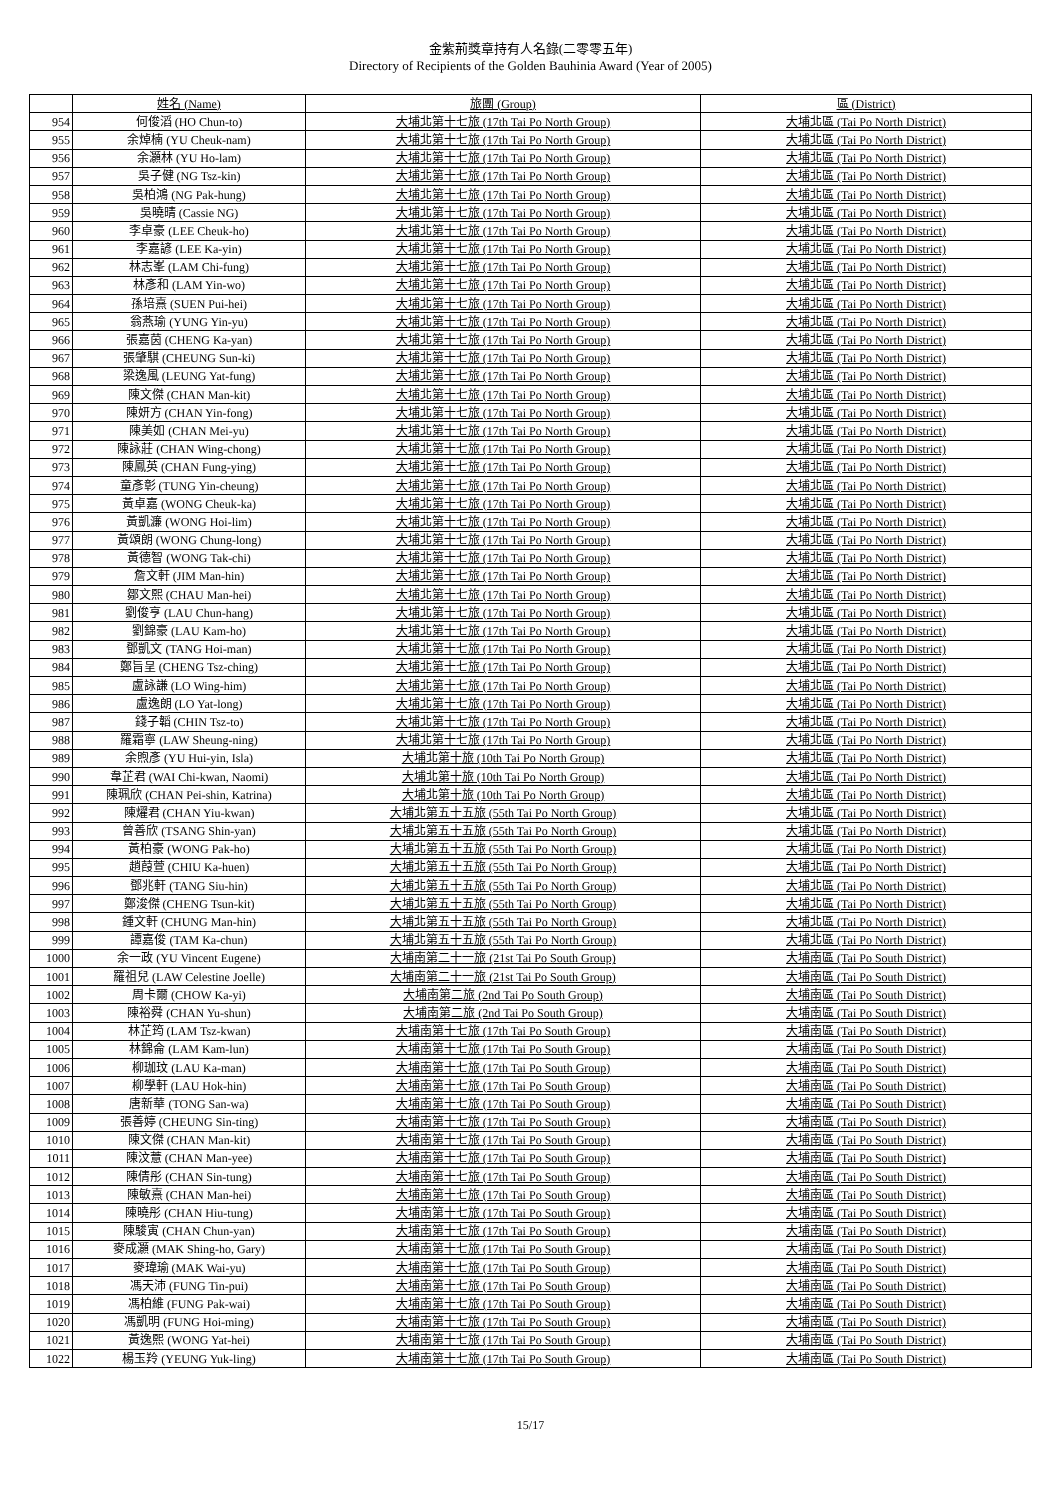金紫荊獎章持有人名錄(二零零五年)
Directory of Recipients of the Golden Bauhinia Award (Year of 2005)
| | 姓名 (Name) | 旅團 (Group) | 區 (District) |
| --- | --- | --- | --- |
| 954 | 何俊滔 (HO Chun-to) | 大埔北第十七旅 (17th Tai Po North Group) | 大埔北區 (Tai Po North District) |
| 955 | 余焯楠 (YU Cheuk-nam) | 大埔北第十七旅 (17th Tai Po North Group) | 大埔北區 (Tai Po North District) |
| 956 | 余灝林 (YU Ho-lam) | 大埔北第十七旅 (17th Tai Po North Group) | 大埔北區 (Tai Po North District) |
| 957 | 吳子健 (NG Tsz-kin) | 大埔北第十七旅 (17th Tai Po North Group) | 大埔北區 (Tai Po North District) |
| 958 | 吳柏鴻 (NG Pak-hung) | 大埔北第十七旅 (17th Tai Po North Group) | 大埔北區 (Tai Po North District) |
| 959 | 吳曉晴 (Cassie NG) | 大埔北第十七旅 (17th Tai Po North Group) | 大埔北區 (Tai Po North District) |
| 960 | 李卓豪 (LEE Cheuk-ho) | 大埔北第十七旅 (17th Tai Po North Group) | 大埔北區 (Tai Po North District) |
| 961 | 李嘉諺 (LEE Ka-yin) | 大埔北第十七旅 (17th Tai Po North Group) | 大埔北區 (Tai Po North District) |
| 962 | 林志峯 (LAM Chi-fung) | 大埔北第十七旅 (17th Tai Po North Group) | 大埔北區 (Tai Po North District) |
| 963 | 林彥和 (LAM Yin-wo) | 大埔北第十七旅 (17th Tai Po North Group) | 大埔北區 (Tai Po North District) |
| 964 | 孫培熹 (SUEN Pui-hei) | 大埔北第十七旅 (17th Tai Po North Group) | 大埔北區 (Tai Po North District) |
| 965 | 翁燕瑜 (YUNG Yin-yu) | 大埔北第十七旅 (17th Tai Po North Group) | 大埔北區 (Tai Po North District) |
| 966 | 張嘉茵 (CHENG Ka-yan) | 大埔北第十七旅 (17th Tai Po North Group) | 大埔北區 (Tai Po North District) |
| 967 | 張肇騏 (CHEUNG Sun-ki) | 大埔北第十七旅 (17th Tai Po North Group) | 大埔北區 (Tai Po North District) |
| 968 | 梁逸風 (LEUNG Yat-fung) | 大埔北第十七旅 (17th Tai Po North Group) | 大埔北區 (Tai Po North District) |
| 969 | 陳文傑 (CHAN Man-kit) | 大埔北第十七旅 (17th Tai Po North Group) | 大埔北區 (Tai Po North District) |
| 970 | 陳妍方 (CHAN Yin-fong) | 大埔北第十七旅 (17th Tai Po North Group) | 大埔北區 (Tai Po North District) |
| 971 | 陳美如 (CHAN Mei-yu) | 大埔北第十七旅 (17th Tai Po North Group) | 大埔北區 (Tai Po North District) |
| 972 | 陳詠莊 (CHAN Wing-chong) | 大埔北第十七旅 (17th Tai Po North Group) | 大埔北區 (Tai Po North District) |
| 973 | 陳鳳英 (CHAN Fung-ying) | 大埔北第十七旅 (17th Tai Po North Group) | 大埔北區 (Tai Po North District) |
| 974 | 童彥彰 (TUNG Yin-cheung) | 大埔北第十七旅 (17th Tai Po North Group) | 大埔北區 (Tai Po North District) |
| 975 | 黃卓嘉 (WONG Cheuk-ka) | 大埔北第十七旅 (17th Tai Po North Group) | 大埔北區 (Tai Po North District) |
| 976 | 黃凱濂 (WONG Hoi-lim) | 大埔北第十七旅 (17th Tai Po North Group) | 大埔北區 (Tai Po North District) |
| 977 | 黃頌朗 (WONG Chung-long) | 大埔北第十七旅 (17th Tai Po North Group) | 大埔北區 (Tai Po North District) |
| 978 | 黃德智 (WONG Tak-chi) | 大埔北第十七旅 (17th Tai Po North Group) | 大埔北區 (Tai Po North District) |
| 979 | 詹文軒 (JIM Man-hin) | 大埔北第十七旅 (17th Tai Po North Group) | 大埔北區 (Tai Po North District) |
| 980 | 鄒文熙 (CHAU Man-hei) | 大埔北第十七旅 (17th Tai Po North Group) | 大埔北區 (Tai Po North District) |
| 981 | 劉俊亨 (LAU Chun-hang) | 大埔北第十七旅 (17th Tai Po North Group) | 大埔北區 (Tai Po North District) |
| 982 | 劉錦豪 (LAU Kam-ho) | 大埔北第十七旅 (17th Tai Po North Group) | 大埔北區 (Tai Po North District) |
| 983 | 鄧凱文 (TANG Hoi-man) | 大埔北第十七旅 (17th Tai Po North Group) | 大埔北區 (Tai Po North District) |
| 984 | 鄭旨呈 (CHENG Tsz-ching) | 大埔北第十七旅 (17th Tai Po North Group) | 大埔北區 (Tai Po North District) |
| 985 | 盧詠謙 (LO Wing-him) | 大埔北第十七旅 (17th Tai Po North Group) | 大埔北區 (Tai Po North District) |
| 986 | 盧逸朗 (LO Yat-long) | 大埔北第十七旅 (17th Tai Po North Group) | 大埔北區 (Tai Po North District) |
| 987 | 錢子韜 (CHIN Tsz-to) | 大埔北第十七旅 (17th Tai Po North Group) | 大埔北區 (Tai Po North District) |
| 988 | 羅霜寧 (LAW Sheung-ning) | 大埔北第十七旅 (17th Tai Po North Group) | 大埔北區 (Tai Po North District) |
| 989 | 余煦彥 (YU Hui-yin, Isla) | 大埔北第十旅 (10th Tai Po North Group) | 大埔北區 (Tai Po North District) |
| 990 | 韋芷君 (WAI Chi-kwan, Naomi) | 大埔北第十旅 (10th Tai Po North Group) | 大埔北區 (Tai Po North District) |
| 991 | 陳珮欣 (CHAN Pei-shin, Katrina) | 大埔北第十旅 (10th Tai Po North Group) | 大埔北區 (Tai Po North District) |
| 992 | 陳燿君 (CHAN Yiu-kwan) | 大埔北第五十五旅 (55th Tai Po North Group) | 大埔北區 (Tai Po North District) |
| 993 | 曾善欣 (TSANG Shin-yan) | 大埔北第五十五旅 (55th Tai Po North Group) | 大埔北區 (Tai Po North District) |
| 994 | 黃柏豪 (WONG Pak-ho) | 大埔北第五十五旅 (55th Tai Po North Group) | 大埔北區 (Tai Po North District) |
| 995 | 趙葭萱 (CHIU Ka-huen) | 大埔北第五十五旅 (55th Tai Po North Group) | 大埔北區 (Tai Po North District) |
| 996 | 鄧兆軒 (TANG Siu-hin) | 大埔北第五十五旅 (55th Tai Po North Group) | 大埔北區 (Tai Po North District) |
| 997 | 鄭浚傑 (CHENG Tsun-kit) | 大埔北第五十五旅 (55th Tai Po North Group) | 大埔北區 (Tai Po North District) |
| 998 | 鍾文軒 (CHUNG Man-hin) | 大埔北第五十五旅 (55th Tai Po North Group) | 大埔北區 (Tai Po North District) |
| 999 | 譚嘉俊 (TAM Ka-chun) | 大埔北第五十五旅 (55th Tai Po North Group) | 大埔北區 (Tai Po North District) |
| 1000 | 余一政 (YU Vincent Eugene) | 大埔南第二十一旅 (21st Tai Po South Group) | 大埔南區 (Tai Po South District) |
| 1001 | 羅祖兒 (LAW Celestine Joelle) | 大埔南第二十一旅 (21st Tai Po South Group) | 大埔南區 (Tai Po South District) |
| 1002 | 周卡爾 (CHOW Ka-yi) | 大埔南第二旅 (2nd Tai Po South Group) | 大埔南區 (Tai Po South District) |
| 1003 | 陳裕舜 (CHAN Yu-shun) | 大埔南第二旅 (2nd Tai Po South Group) | 大埔南區 (Tai Po South District) |
| 1004 | 林芷筠 (LAM Tsz-kwan) | 大埔南第十七旅 (17th Tai Po South Group) | 大埔南區 (Tai Po South District) |
| 1005 | 林錦侖 (LAM Kam-lun) | 大埔南第十七旅 (17th Tai Po South Group) | 大埔南區 (Tai Po South District) |
| 1006 | 柳珈玟 (LAU Ka-man) | 大埔南第十七旅 (17th Tai Po South Group) | 大埔南區 (Tai Po South District) |
| 1007 | 柳學軒 (LAU Hok-hin) | 大埔南第十七旅 (17th Tai Po South Group) | 大埔南區 (Tai Po South District) |
| 1008 | 唐新華 (TONG San-wa) | 大埔南第十七旅 (17th Tai Po South Group) | 大埔南區 (Tai Po South District) |
| 1009 | 張善婷 (CHEUNG Sin-ting) | 大埔南第十七旅 (17th Tai Po South Group) | 大埔南區 (Tai Po South District) |
| 1010 | 陳文傑 (CHAN Man-kit) | 大埔南第十七旅 (17th Tai Po South Group) | 大埔南區 (Tai Po South District) |
| 1011 | 陳汶薏 (CHAN Man-yee) | 大埔南第十七旅 (17th Tai Po South Group) | 大埔南區 (Tai Po South District) |
| 1012 | 陳倩彤 (CHAN Sin-tung) | 大埔南第十七旅 (17th Tai Po South Group) | 大埔南區 (Tai Po South District) |
| 1013 | 陳敏熹 (CHAN Man-hei) | 大埔南第十七旅 (17th Tai Po South Group) | 大埔南區 (Tai Po South District) |
| 1014 | 陳曉彤 (CHAN Hiu-tung) | 大埔南第十七旅 (17th Tai Po South Group) | 大埔南區 (Tai Po South District) |
| 1015 | 陳駿寅 (CHAN Chun-yan) | 大埔南第十七旅 (17th Tai Po South Group) | 大埔南區 (Tai Po South District) |
| 1016 | 麥成灝 (MAK Shing-ho, Gary) | 大埔南第十七旅 (17th Tai Po South Group) | 大埔南區 (Tai Po South District) |
| 1017 | 麥瑋瑜 (MAK Wai-yu) | 大埔南第十七旅 (17th Tai Po South Group) | 大埔南區 (Tai Po South District) |
| 1018 | 馮天沛 (FUNG Tin-pui) | 大埔南第十七旅 (17th Tai Po South Group) | 大埔南區 (Tai Po South District) |
| 1019 | 馮柏維 (FUNG Pak-wai) | 大埔南第十七旅 (17th Tai Po South Group) | 大埔南區 (Tai Po South District) |
| 1020 | 馮凱明 (FUNG Hoi-ming) | 大埔南第十七旅 (17th Tai Po South Group) | 大埔南區 (Tai Po South District) |
| 1021 | 黃逸熙 (WONG Yat-hei) | 大埔南第十七旅 (17th Tai Po South Group) | 大埔南區 (Tai Po South District) |
| 1022 | 楊玉羚 (YEUNG Yuk-ling) | 大埔南第十七旅 (17th Tai Po South Group) | 大埔南區 (Tai Po South District) |
15/17